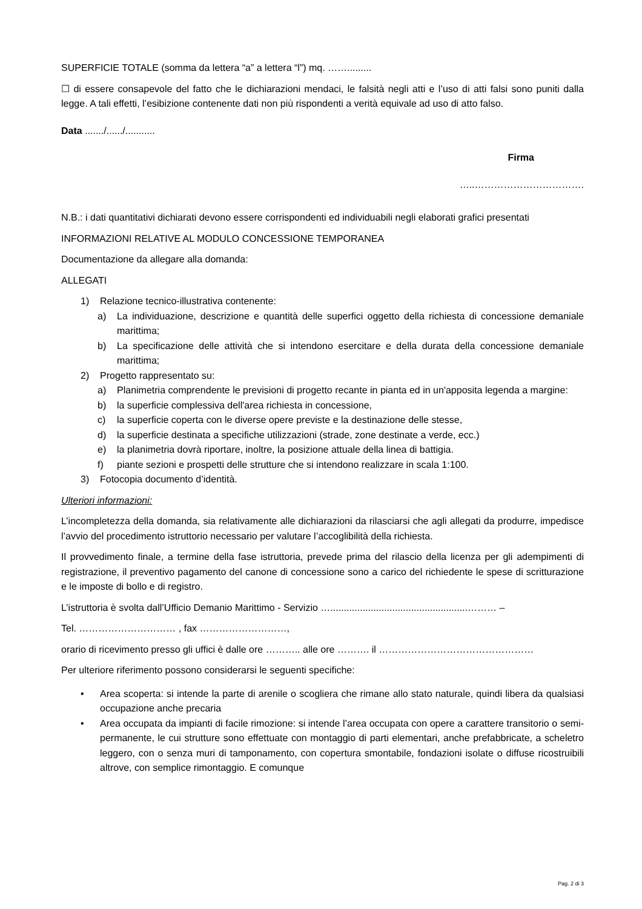SUPERFICIE TOTALE (somma da lettera “a” a lettera “l”) mq. …….........
☐ di essere consapevole del fatto che le dichiarazioni mendaci, le falsità negli atti e l’uso di atti falsi sono puniti dalla legge. A tali effetti, l’esibizione contenente dati non più rispondenti a verità equivale ad uso di atto falso.
Data ......./....../...........
Firma
…..…………………………….
N.B.: i dati quantitativi dichiarati devono essere corrispondenti ed individuabili negli elaborati grafici presentati
INFORMAZIONI RELATIVE AL MODULO CONCESSIONE TEMPORANEA
Documentazione da allegare alla domanda:
ALLEGATI
1) Relazione tecnico-illustrativa contenente:
a) La individuazione, descrizione e quantità delle superfici oggetto della richiesta di concessione demaniale marittima;
b) La specificazione delle attività che si intendono esercitare e della durata della concessione demaniale marittima;
2) Progetto rappresentato su:
a) Planimetria comprendente le previsioni di progetto recante in pianta ed in un'apposita legenda a margine:
b) la superficie complessiva dell'area richiesta in concessione,
c) la superficie coperta con le diverse opere previste e la destinazione delle stesse,
d) la superficie destinata a specifiche utilizzazioni (strade, zone destinate a verde, ecc.)
e) la planimetria dovrà riportare, inoltre, la posizione attuale della linea di battigia.
f) piante sezioni e prospetti delle strutture che si intendono realizzare in scala 1:100.
3) Fotocopia documento d’identità.
Ulteriori informazioni:
L’incompletezza della domanda, sia relativamente alle dichiarazioni da rilasciarsi che agli allegati da produrre, impedisce l’avvio del procedimento istruttorio necessario per valutare l’accoglibilità della richiesta.
Il provvedimento finale, a termine della fase istruttoria, prevede prima del rilascio della licenza per gli adempimenti di registrazione, il preventivo pagamento del canone di concessione sono a carico del richiedente le spese di scritturazione e le imposte di bollo e di registro.
L’istruttoria è svolta dall’Ufficio Demanio Marittimo - Servizio …...................................................……… –
Tel. ………………………… , fax ………………………,
orario di ricevimento presso gli uffici è dalle ore ……….. alle ore ………. il …………………………………………
Per ulteriore riferimento possono considerarsi le seguenti specifiche:
• Area scoperta: si intende la parte di arenile o scogliera che rimane allo stato naturale, quindi libera da qualsiasi occupazione anche precaria
• Area occupata da impianti di facile rimozione: si intende l’area occupata con opere a carattere transitorio o semi-permanente, le cui strutture sono effettuate con montaggio di parti elementari, anche prefabbricate, a scheletro leggero, con o senza muri di tamponamento, con copertura smontabile, fondazioni isolate o diffuse ricostruibili altrove, con semplice rimontaggio. E comunque
Pag. 2 di 3